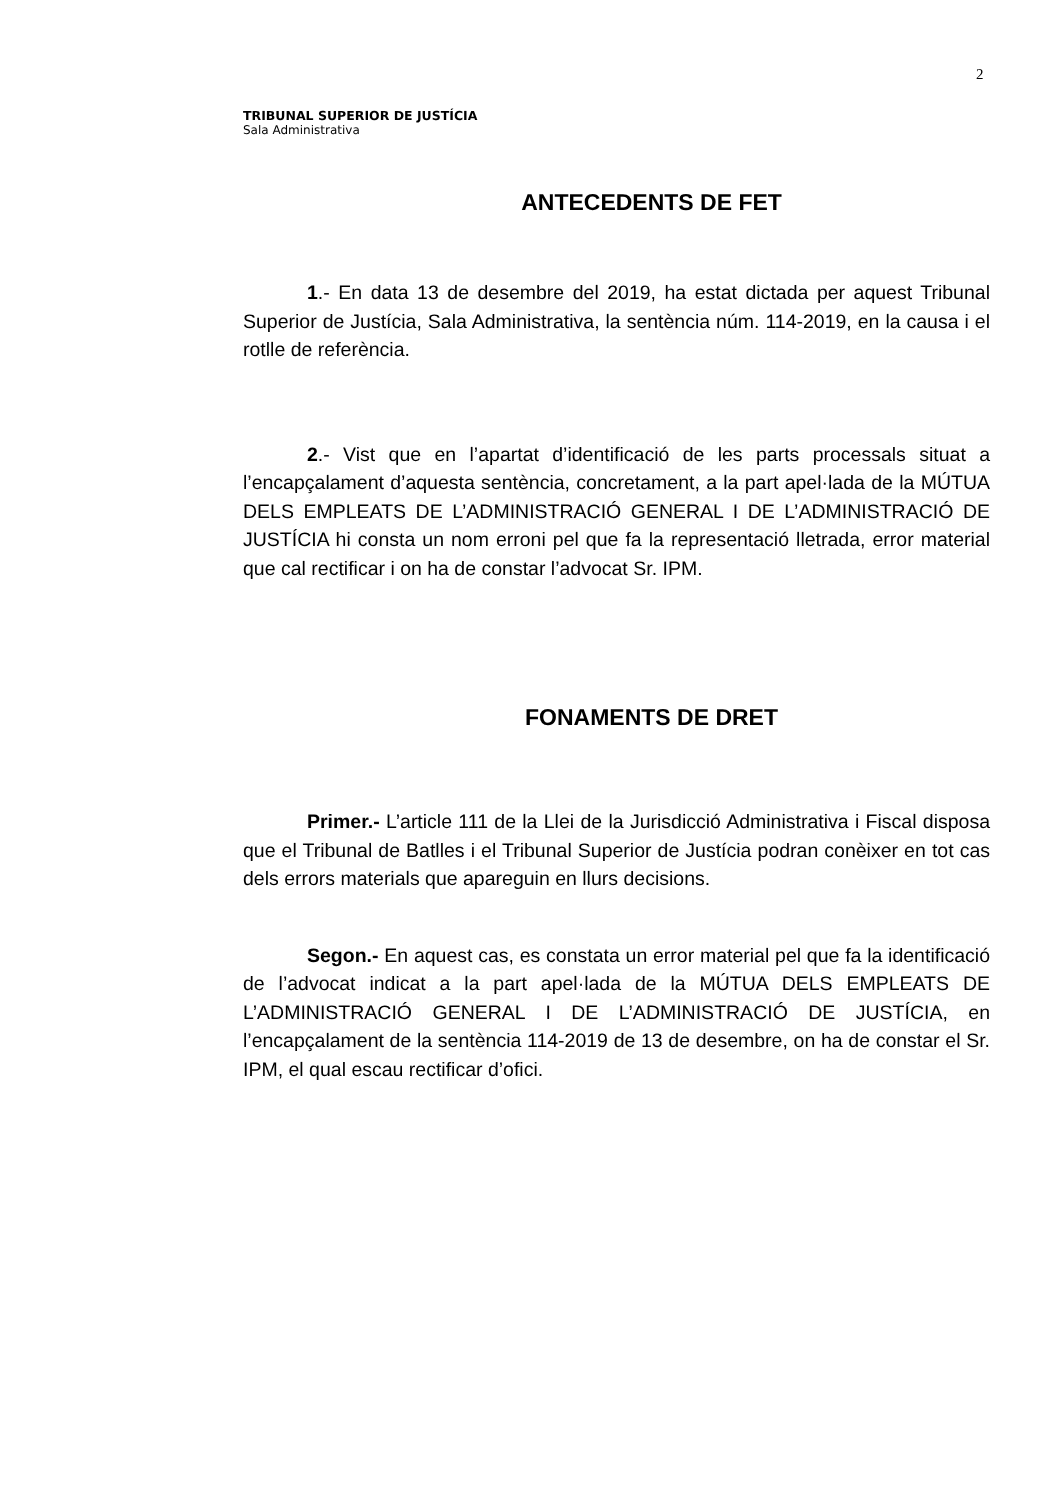2
TRIBUNAL SUPERIOR DE JUSTÍCIA
Sala Administrativa
ANTECEDENTS DE FET
1.- En data 13 de desembre del 2019, ha estat dictada per aquest Tribunal Superior de Justícia, Sala Administrativa, la sentència núm. 114-2019, en la causa i el rotlle de referència.
2.- Vist que en l’apartat d’identificació de les parts processals situat a l’encapçalament d’aquesta sentència, concretament, a la part apel·lada de la MÚTUA DELS EMPLEATS DE L’ADMINISTRACIÓ GENERAL I DE L’ADMINISTRACIÓ DE JUSTÍCIA hi consta un nom erroni pel que fa la representació lletrada, error material que cal rectificar i on ha de constar l’advocat Sr. IPM.
FONAMENTS DE DRET
Primer.- L’article 111 de la Llei de la Jurisdicció Administrativa i Fiscal disposa que el Tribunal de Batlles i el Tribunal Superior de Justícia podran conèixer en tot cas dels errors materials que apareguin en llurs decisions.
Segon.- En aquest cas, es constata un error material pel que fa la identificació de l’advocat indicat a la part apel·lada de la MÚTUA DELS EMPLEATS DE L’ADMINISTRACIÓ GENERAL I DE L’ADMINISTRACIÓ DE JUSTÍCIA, en l’encapçalament de la sentència 114-2019 de 13 de desembre, on ha de constar el Sr. IPM, el qual escau rectificar d’ofici.